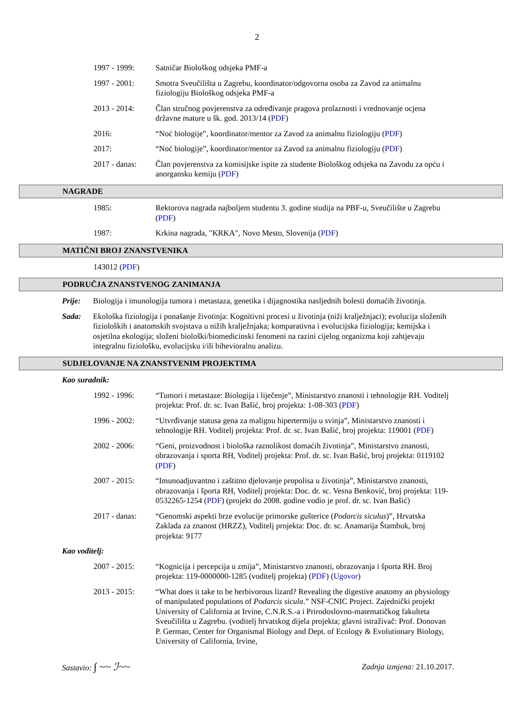2
1997 - 1999: Satničar Biološkog odsjeka PMF-a
1997 - 2001: Smotra Sveučilišta u Zagrebu, koordinator/odgovorna osoba za Zavod za animalnu fiziologiju Biološkog odsjeka PMF-a
2013 - 2014: Član stručnog povjerenstva za određivanje pragova prolaznosti i vrednovanje ocjena državne mature u šk. god. 2013/14 (PDF)
2016: “Noć biologije”, koordinator/mentor za Zavod za animalnu fiziologiju (PDF)
2017: “Noć biologije”, koordinator/mentor za Zavod za animalnu fiziologiju (PDF)
2017 - danas:
Član povjerenstva za komisijske ispite za studente Biološkog odsjeka na Zavodu za opću i anorgansku kemiju (PDF)
NAGRADE
1985: Rektorova nagrada najboljem studentu 3. godine studija na PBF-u, Sveučilište u Zagrebu (PDF)
1987: Krkina nagrada, "KRKA", Novo Mesto, Slovenija (PDF)
MATIČNI BROJ ZNANSTVENIKA
143012 (PDF)
PODRUČJA ZNANSTVENOG ZANIMANJA
Prije: Biologija i imunologija tumora i metastaza, genetika i dijagnostika nasljednih bolesti domaćih životinja.
Sada: Ekološka fiziologija i ponašanje životinja: Kognitivni procesi u životinja (niži kralježnjaci); evolucija složenih fizioloških i anatomskih svojstava u nižih kralježnjaka; komparativna i evolucijska fiziologija; kemijska i osjetilna ekologija; složeni biološki/biomedicinski fenomeni na razini cijelog organizma koji zahtjevaju integralnu fiziološku, evolucijsku i/ili bihevioralnu analizu.
SUDJELOVANJE NA ZNANSTVENIM PROJEKTIMA
Kao suradnik:
1992 - 1996: “Tumori i metastaze: Biologija i liječenje”, Ministarstvo znanosti i tehnologije RH. Voditelj projekta: Prof. dr. sc. Ivan Bašić, broj projekta: 1-08-303 (PDF)
1996 - 2002: “Utvrđivanje statusa gena za malignu hipertermiju u svinja”, Ministarstvo znanosti i tehnologije RH. Voditelj projekta: Prof. dr. sc. Ivan Bašić, broj projekta: 119001 (PDF)
2002 - 2006: “Geni, proizvodnost i biološka raznolikost domaćih životinja”, Ministarstvo znanosti, obrazovanja i sporta RH, Voditelj projekta: Prof. dr. sc. Ivan Bašić, broj projekta: 0119102 (PDF)
2007 - 2015: “Imunoadjuvantno i zaštitno djelovanje propolisa u životinja”, Ministarstvo znanosti, obrazovanja i športa RH, Voditelj projekta: Doc. dr. sc. Vesna Benković, broj projekta: 119-0532265-1254 (PDF) (projekt do 2008. godine vodio je prof. dr. sc. Ivan Bašić)
2017 - danas:
“Genomski aspekti brze evolucije primorske gušterice (Podarcis siculus)”, Hrvatska Zaklada za znanost (HRZZ), Voditelj projekta: Doc. dr. sc. Anamarija Štambuk, broj projekta: 9177
Kao voditelj:
2007 - 2015: “Kognicija i percepcija u zmija”, Ministarstvo znanosti, obrazovanja i športa RH. Broj projekta: 119-0000000-1285 (voditelj projekta) (PDF) (Ugovor)
2013 - 2015: “What does it take to be herbivorous lizard? Revealing the digestive anatomy an physiology of manipulated populations of Podarcis sicula.” NSF-CNIC Project. Zajednički projekt University of California at Irvine, C.N.R.S.-a i Prirodoslovno-matematičkog fakulteta Sveučilišta u Zagrebu. (voditelj hrvatskog dijela projekta; glavni istraživač: Prof. Donovan P. German, Center for Organismal Biology and Dept. of Ecology & Evolutionary Biology, University of California, Irvine,
Sastavio: ∫ ~~ ℐ~~ Zadnja izmjena: 21.10.2017.